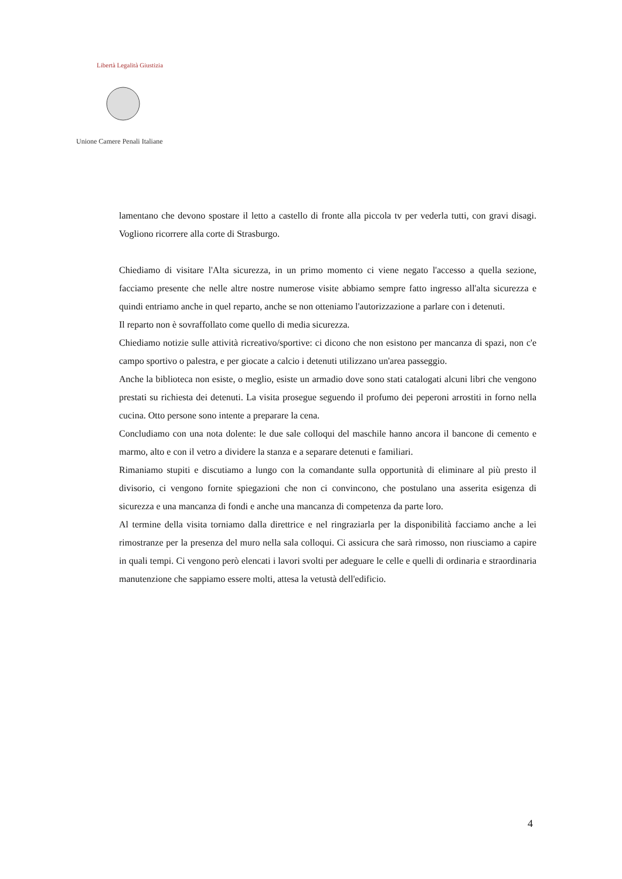Unione Camere Penali Italiane
Libertà Legalità Giustizia
lamentano che devono spostare il letto a castello di fronte alla piccola tv per vederla tutti, con gravi disagi. Vogliono ricorrere alla corte di Strasburgo.
Chiediamo di visitare l'Alta sicurezza, in un primo momento ci viene negato l'accesso a quella sezione, facciamo presente che nelle altre nostre numerose visite abbiamo sempre fatto ingresso all'alta sicurezza e quindi entriamo anche in quel reparto, anche se non otteniamo l'autorizzazione a parlare con i detenuti.
Il reparto non è sovraffollato come quello di media sicurezza.
Chiediamo notizie sulle attività ricreativo/sportive: ci dicono che non esistono per mancanza di spazi, non c'e campo sportivo o palestra, e per giocate a calcio i detenuti utilizzano un'area passeggio.
Anche la biblioteca non esiste, o meglio, esiste un armadio dove sono stati catalogati alcuni libri che vengono prestati su richiesta dei detenuti. La visita prosegue seguendo il profumo dei peperoni arrostiti in forno nella cucina. Otto persone sono intente a preparare la cena.
Concludiamo con una nota dolente: le due sale colloqui del maschile hanno ancora il bancone di cemento e marmo, alto e con il vetro a dividere la stanza e a separare detenuti e familiari.
Rimaniamo stupiti e discutiamo a lungo con la comandante sulla opportunità di eliminare al più presto il divisorio, ci vengono fornite spiegazioni che non ci convincono, che postulano una asserita esigenza di sicurezza e una mancanza di fondi e anche una mancanza di competenza da parte loro.
Al termine della visita torniamo dalla direttrice e nel ringraziarla per la disponibilità facciamo anche a lei rimostranze per la presenza del muro nella sala colloqui. Ci assicura che sarà rimosso, non riusciamo a capire in quali tempi. Ci vengono però elencati i lavori svolti per adeguare le celle e quelli di ordinaria e straordinaria manutenzione che sappiamo essere molti, attesa la vetustà dell'edificio.
4